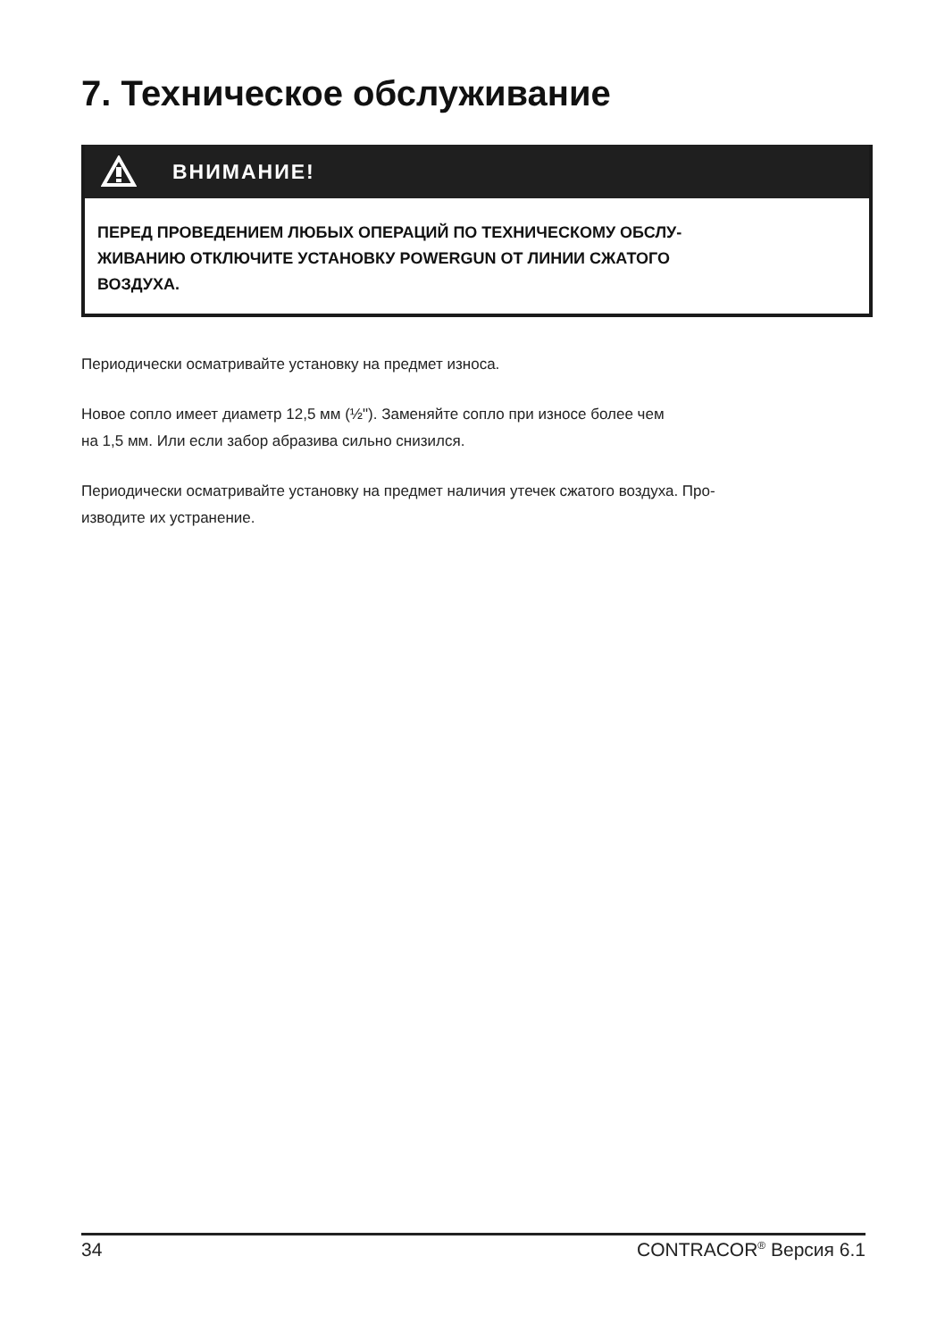7. Техническое обслуживание
ВНИМАНИЕ!
ПЕРЕД ПРОВЕДЕНИЕМ ЛЮБЫХ ОПЕРАЦИЙ ПО ТЕХНИЧЕСКОМУ ОБСЛУ-
ЖИВАНИЮ ОТКЛЮЧИТЕ УСТАНОВКУ POWERGUN ОТ ЛИНИИ СЖАТОГО
ВОЗДУХА.
Периодически осматривайте установку на предмет износа.
Новое сопло имеет диаметр 12,5 мм (½"). Заменяйте сопло при износе более чем
на 1,5 мм. Или если забор абразива сильно снизился.
Периодически осматривайте установку на предмет наличия утечек сжатого воздуха. Про-
изводите их устранение.
34 CONTRACOR<sup>®</sup> Версия 6.1